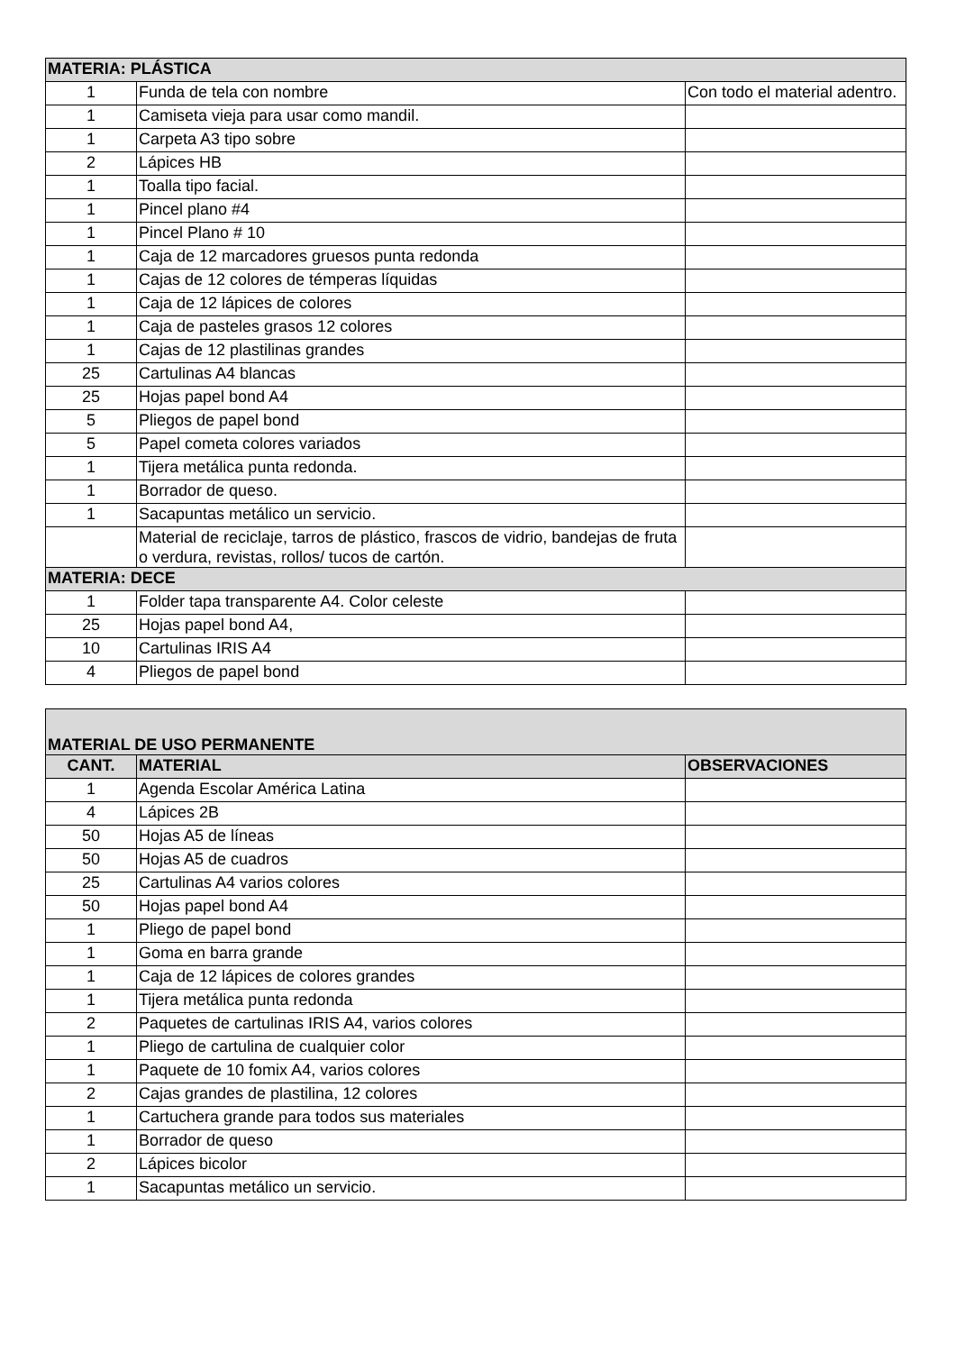| MATERIA: PLÁSTICA | | |
| 1 | Funda de tela con nombre | Con todo el material adentro. |
| 1 | Camiseta vieja para usar como mandil. | |
| 1 | Carpeta A3 tipo sobre | |
| 2 | Lápices HB | |
| 1 | Toalla tipo facial. | |
| 1 | Pincel plano #4 | |
| 1 | Pincel Plano # 10 | |
| 1 | Caja de 12 marcadores gruesos punta redonda | |
| 1 | Cajas de 12 colores de témperas líquidas | |
| 1 | Caja de 12 lápices de colores | |
| 1 | Caja de pasteles grasos 12 colores | |
| 1 | Cajas de 12 plastilinas grandes | |
| 25 | Cartulinas A4 blancas | |
| 25 | Hojas papel bond A4 | |
| 5 | Pliegos de papel bond | |
| 5 | Papel cometa colores variados | |
| 1 | Tijera metálica punta redonda. | |
| 1 | Borrador de queso. | |
| 1 | Sacapuntas metálico un servicio. | |
| | Material de reciclaje, tarros de plástico, frascos de vidrio, bandejas de fruta o verdura, revistas, rollos/ tucos de cartón. | |
| MATERIA: DECE | | |
| 1 | Folder tapa transparente A4. Color celeste | |
| 25 | Hojas papel bond A4, | |
| 10 | Cartulinas IRIS A4 | |
| 4 | Pliegos de papel bond | |
| MATERIAL DE USO PERMANENTE | | |
| CANT. | MATERIAL | OBSERVACIONES |
| 1 | Agenda Escolar América Latina | |
| 4 | Lápices 2B | |
| 50 | Hojas A5 de líneas | |
| 50 | Hojas A5 de cuadros | |
| 25 | Cartulinas A4 varios colores | |
| 50 | Hojas papel bond A4 | |
| 1 | Pliego de papel bond | |
| 1 | Goma en barra grande | |
| 1 | Caja de 12 lápices de colores grandes | |
| 1 | Tijera metálica punta redonda | |
| 2 | Paquetes de cartulinas IRIS A4, varios colores | |
| 1 | Pliego de cartulina de cualquier color | |
| 1 | Paquete de 10 fomix A4, varios colores | |
| 2 | Cajas grandes de plastilina, 12 colores | |
| 1 | Cartuchera grande para todos sus materiales | |
| 1 | Borrador de queso | |
| 2 | Lápices bicolor | |
| 1 | Sacapuntas metálico un servicio. | |